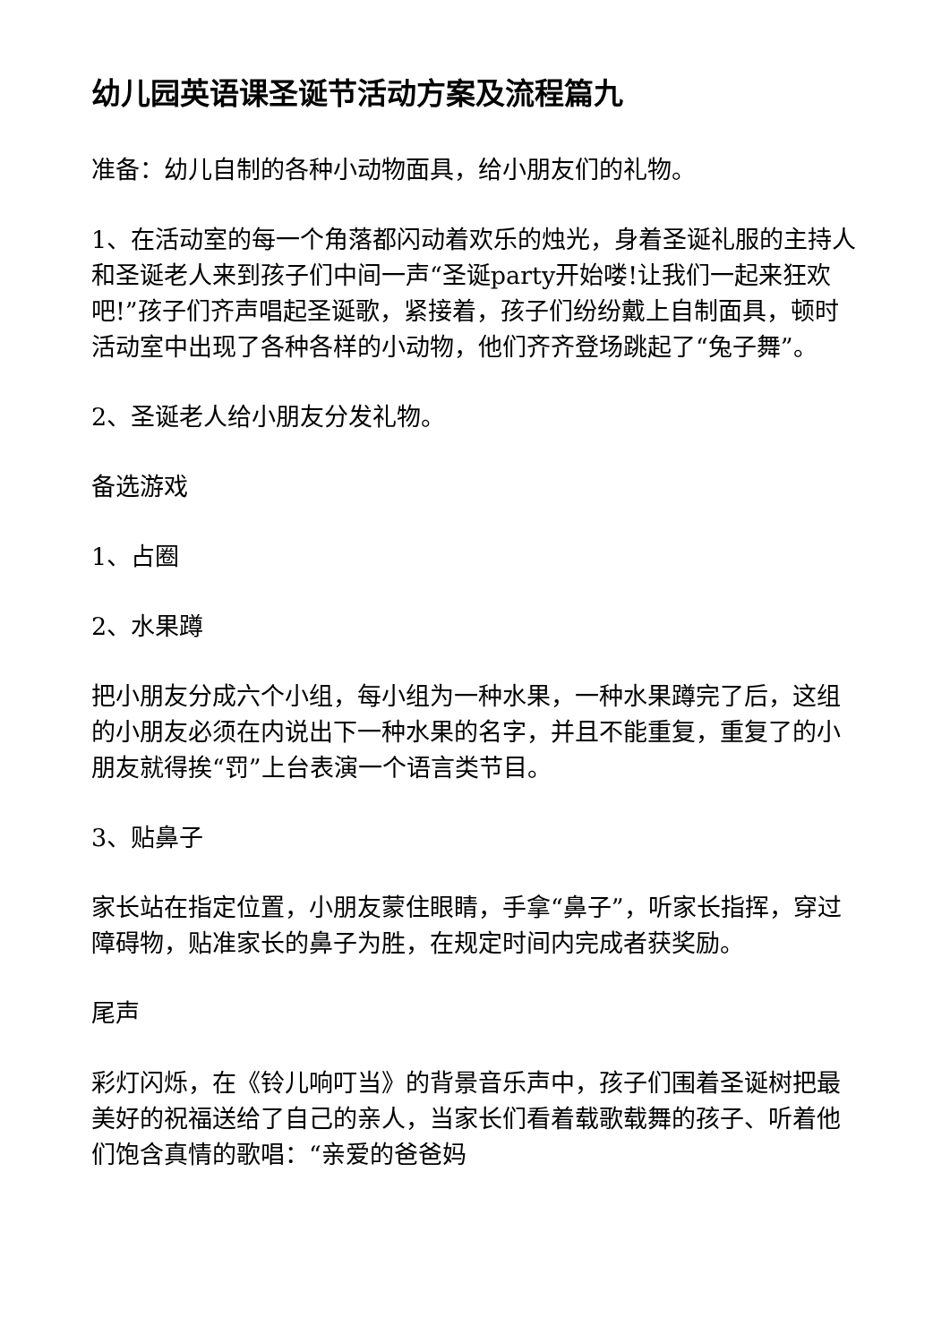幼儿园英语课圣诞节活动方案及流程篇九
准备：幼儿自制的各种小动物面具，给小朋友们的礼物。
1、在活动室的每一个角落都闪动着欢乐的烛光，身着圣诞礼服的主持人和圣诞老人来到孩子们中间一声“圣诞party开始喽!让我们一起来狂欢吧!”孩子们齐声唱起圣诞歌，紧接着，孩子们纷纷戴上自制面具，顿时活动室中出现了各种各样的小动物，他们齐齐登场跳起了“兔子舞”。
2、圣诞老人给小朋友分发礼物。
备选游戏
1、占圈
2、水果蹲
把小朋友分成六个小组，每小组为一种水果，一种水果蹲完了后，这组的小朋友必须在内说出下一种水果的名字，并且不能重复，重复了的小朋友就得挨“罚”上台表演一个语言类节目。
3、贴鼻子
家长站在指定位置，小朋友蒙住眼睛，手拿“鼻子”，听家长指挥，穿过障碍物，贴准家长的鼻子为胜，在规定时间内完成者获奖励。
尾声
彩灯闪烁，在《铃儿响叮当》的背景音乐声中，孩子们围着圣诞树把最美好的祝福送给了自己的亲人，当家长们看着载歌载舞的孩子、听着他们饱含真情的歌唱：“亲爱的爸爸妈